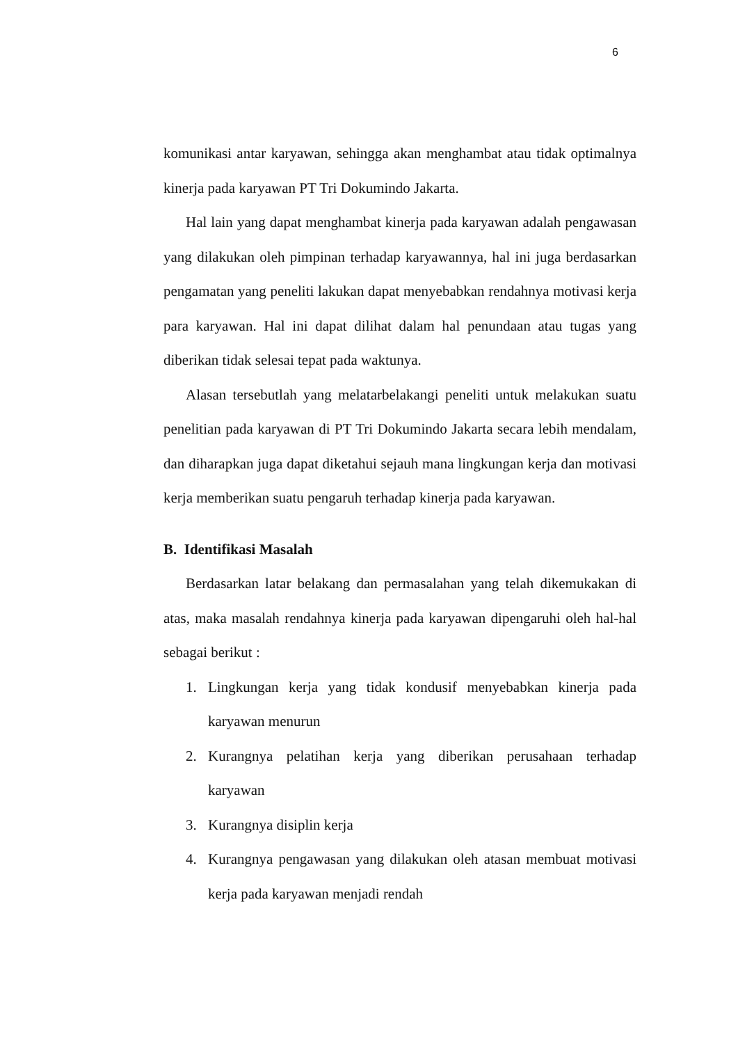6
komunikasi antar karyawan, sehingga akan menghambat atau tidak optimalnya kinerja pada karyawan PT Tri Dokumindo Jakarta.
Hal lain yang dapat menghambat kinerja pada karyawan adalah pengawasan yang dilakukan oleh pimpinan terhadap karyawannya, hal ini juga berdasarkan pengamatan yang peneliti lakukan dapat menyebabkan rendahnya motivasi kerja para karyawan. Hal ini dapat dilihat dalam hal penundaan atau tugas yang diberikan tidak selesai tepat pada waktunya.
Alasan tersebutlah yang melatarbelakangi peneliti untuk melakukan suatu penelitian pada karyawan di PT Tri Dokumindo Jakarta secara lebih mendalam, dan diharapkan juga dapat diketahui sejauh mana lingkungan kerja dan motivasi kerja memberikan suatu pengaruh terhadap kinerja pada karyawan.
B. Identifikasi Masalah
Berdasarkan latar belakang dan permasalahan yang telah dikemukakan di atas, maka masalah rendahnya kinerja pada karyawan dipengaruhi oleh hal-hal sebagai berikut :
1. Lingkungan kerja yang tidak kondusif menyebabkan kinerja pada karyawan menurun
2. Kurangnya pelatihan kerja yang diberikan perusahaan terhadap karyawan
3. Kurangnya disiplin kerja
4. Kurangnya pengawasan yang dilakukan oleh atasan membuat motivasi kerja pada karyawan menjadi rendah